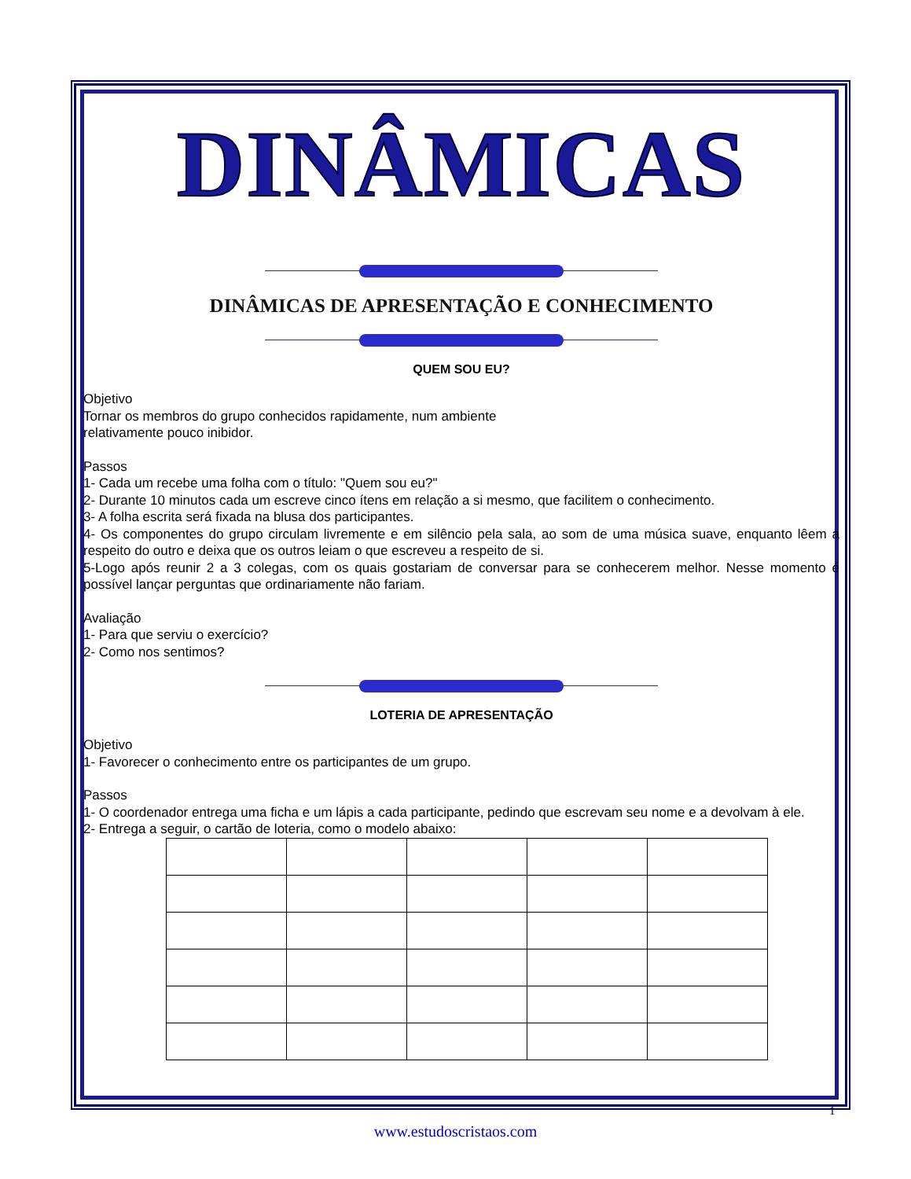DINÂMICAS
DINÂMICAS DE APRESENTAÇÃO E CONHECIMENTO
QUEM SOU EU?
Objetivo
Tornar os membros do grupo conhecidos rapidamente, num ambiente
relativamente pouco inibidor.
Passos
1- Cada um recebe uma folha com o título: "Quem sou eu?"
2- Durante 10 minutos cada um escreve cinco ítens em relação a si mesmo, que facilitem o conhecimento.
3- A folha escrita será fixada na blusa dos participantes.
4- Os componentes do grupo circulam livremente e em silêncio pela sala, ao som de uma música suave, enquanto lêem a respeito do outro e deixa que os outros leiam o que escreveu a respeito de si.
5-Logo após reunir 2 a 3 colegas, com os quais gostariam de conversar para se conhecerem melhor. Nesse momento é possível lançar perguntas que ordinariamente não fariam.
Avaliação
1- Para que serviu o exercício?
2- Como nos sentimos?
LOTERIA DE APRESENTAÇÃO
Objetivo
1- Favorecer o conhecimento entre os participantes de um grupo.
Passos
1- O coordenador entrega uma ficha e um lápis a cada participante, pedindo que escrevam seu nome e a devolvam à ele.
2- Entrega a seguir, o cartão de loteria, como o modelo abaixo:
1
www.estudoscristaos.com